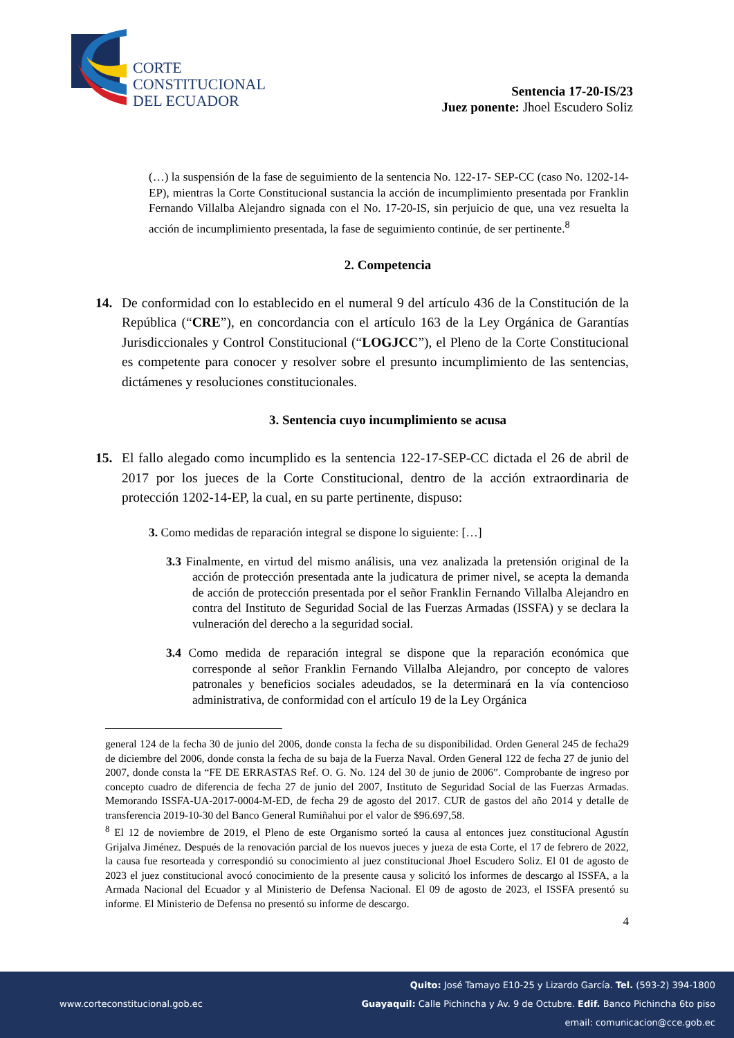CORTE
CONSTITUCIONAL
DEL ECUADOR
Sentencia 17-20-IS/23
Juez ponente: Jhoel Escudero Soliz
(…) la suspensión de la fase de seguimiento de la sentencia No. 122-17- SEP-CC (caso No. 1202-14-EP), mientras la Corte Constitucional sustancia la acción de incumplimiento presentada por Franklin Fernando Villalba Alejandro signada con el No. 17-20-IS, sin perjuicio de que, una vez resuelta la acción de incumplimiento presentada, la fase de seguimiento continúe, de ser pertinente.<sup>8</sup>
2. Competencia
14. De conformidad con lo establecido en el numeral 9 del artículo 436 de la Constitución de la República (“CRE”), en concordancia con el artículo 163 de la Ley Orgánica de Garantías Jurisdiccionales y Control Constitucional (“LOGJCC”), el Pleno de la Corte Constitucional es competente para conocer y resolver sobre el presunto incumplimiento de las sentencias, dictámenes y resoluciones constitucionales.
3. Sentencia cuyo incumplimiento se acusa
15. El fallo alegado como incumplido es la sentencia 122-17-SEP-CC dictada el 26 de abril de 2017 por los jueces de la Corte Constitucional, dentro de la acción extraordinaria de protección 1202-14-EP, la cual, en su parte pertinente, dispuso:
3. Como medidas de reparación integral se dispone lo siguiente: […]
3.3 Finalmente, en virtud del mismo análisis, una vez analizada la pretensión original de la acción de protección presentada ante la judicatura de primer nivel, se acepta la demanda de acción de protección presentada por el señor Franklin Fernando Villalba Alejandro en contra del Instituto de Seguridad Social de las Fuerzas Armadas (ISSFA) y se declara la vulneración del derecho a la seguridad social.
3.4 Como medida de reparación integral se dispone que la reparación económica que corresponde al señor Franklin Fernando Villalba Alejandro, por concepto de valores patronales y beneficios sociales adeudados, se la determinará en la vía contencioso administrativa, de conformidad con el artículo 19 de la Ley Orgánica
general 124 de la fecha 30 de junio del 2006, donde consta la fecha de su disponibilidad. Orden General 245 de fecha29 de diciembre del 2006, donde consta la fecha de su baja de la Fuerza Naval. Orden General 122 de fecha 27 de junio del 2007, donde consta la “FE DE ERRASTAS Ref. O. G. No. 124 del 30 de junio de 2006”. Comprobante de ingreso por concepto cuadro de diferencia de fecha 27 de junio del 2007, Instituto de Seguridad Social de las Fuerzas Armadas. Memorando ISSFA-UA-2017-0004-M-ED, de fecha 29 de agosto del 2017. CUR de gastos del año 2014 y detalle de transferencia 2019-10-30 del Banco General Rumiñahui por el valor de $96.697,58.
<sup>8</sup> El 12 de noviembre de 2019, el Pleno de este Organismo sorteó la causa al entonces juez constitucional Agustín Grijalva Jiménez. Después de la renovación parcial de los nuevos jueces y jueza de esta Corte, el 17 de febrero de 2022, la causa fue resorteada y correspondió su conocimiento al juez constitucional Jhoel Escudero Soliz. El 01 de agosto de 2023 el juez constitucional avocó conocimiento de la presente causa y solicitó los informes de descargo al ISSFA, a la Armada Nacional del Ecuador y al Ministerio de Defensa Nacional. El 09 de agosto de 2023, el ISSFA presentó su informe. El Ministerio de Defensa no presentó su informe de descargo.
4
Quito: José Tamayo E10-25 y Lizardo García. Tel. (593-2) 394-1800
www.corteconstitucional.gob.ec Guayaquil: Calle Pichincha y Av. 9 de Octubre. Edif. Banco Pichincha 6to piso
email: comunicacion@cce.gob.ec